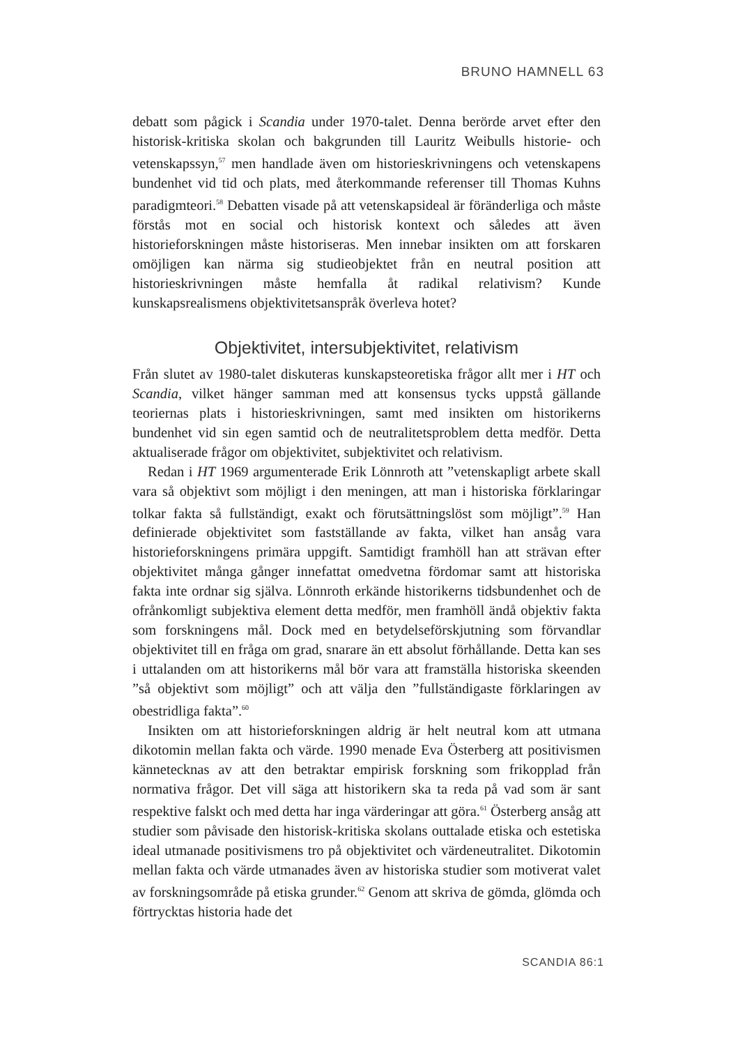BRUNO HAMNELL 63
debatt som pågick i Scandia under 1970-talet. Denna berörde arvet efter den historisk-kritiska skolan och bakgrunden till Lauritz Weibulls historie- och vetenskapssyn,<sup>57</sup> men handlade även om historieskrivningens och vetenskapens bundenhet vid tid och plats, med återkommande referenser till Thomas Kuhns paradigmteori.<sup>58</sup> Debatten visade på att vetenskapsideal är föränderliga och måste förstås mot en social och historisk kontext och således att även historieforskningen måste historiseras. Men innebar insikten om att forskaren omöjligen kan närma sig studieobjektet från en neutral position att historieskrivningen måste hemfalla åt radikal relativism? Kunde kunskapsrealismens objektivitetsanspråk överleva hotet?
Objektivitet, intersubjektivitet, relativism
Från slutet av 1980-talet diskuteras kunskapsteoretiska frågor allt mer i HT och Scandia, vilket hänger samman med att konsensus tycks uppstå gällande teoriernas plats i historieskrivningen, samt med insikten om historikerns bundenhet vid sin egen samtid och de neutralitetsproblem detta medför. Detta aktualiserade frågor om objektivitet, subjektivitet och relativism.
Redan i HT 1969 argumenterade Erik Lönnroth att ”vetenskapligt arbete skall vara så objektivt som möjligt i den meningen, att man i historiska förklaringar tolkar fakta så fullständigt, exakt och förutsättningslöst som möjligt”.<sup>59</sup> Han definierade objektivitet som fastställande av fakta, vilket han ansåg vara historieforskningens primära uppgift. Samtidigt framhöll han att strävan efter objektivitet många gånger innefattat omedvetna fördomar samt att historiska fakta inte ordnar sig själva. Lönnroth erkände historikerns tidsbundenhet och de ofrånkomligt subjektiva element detta medför, men framhöll ändå objektiv fakta som forskningens mål. Dock med en betydelseförskjutning som förvandlar objektivitet till en fråga om grad, snarare än ett absolut förhållande. Detta kan ses i uttalanden om att historikerns mål bör vara att framställa historiska skeenden ”så objektivt som möjligt” och att välja den ”fullständigaste förklaringen av obestridliga fakta”.<sup>60</sup>
Insikten om att historieforskningen aldrig är helt neutral kom att utmana dikotomin mellan fakta och värde. 1990 menade Eva Österberg att positivismen kännetecknas av att den betraktar empirisk forskning som frikopplad från normativa frågor. Det vill säga att historikern ska ta reda på vad som är sant respektive falskt och med detta har inga värderingar att göra.<sup>61</sup> Österberg ansåg att studier som påvisade den historisk-kritiska skolans outtalade etiska och estetiska ideal utmanade positivismens tro på objektivitet och värdeneutralitet. Dikotomin mellan fakta och värde utmanades även av historiska studier som motiverat valet av forskningsområde på etiska grunder.<sup>62</sup> Genom att skriva de gömda, glömda och förtrycktas historia hade det
SCANDIA 86:1